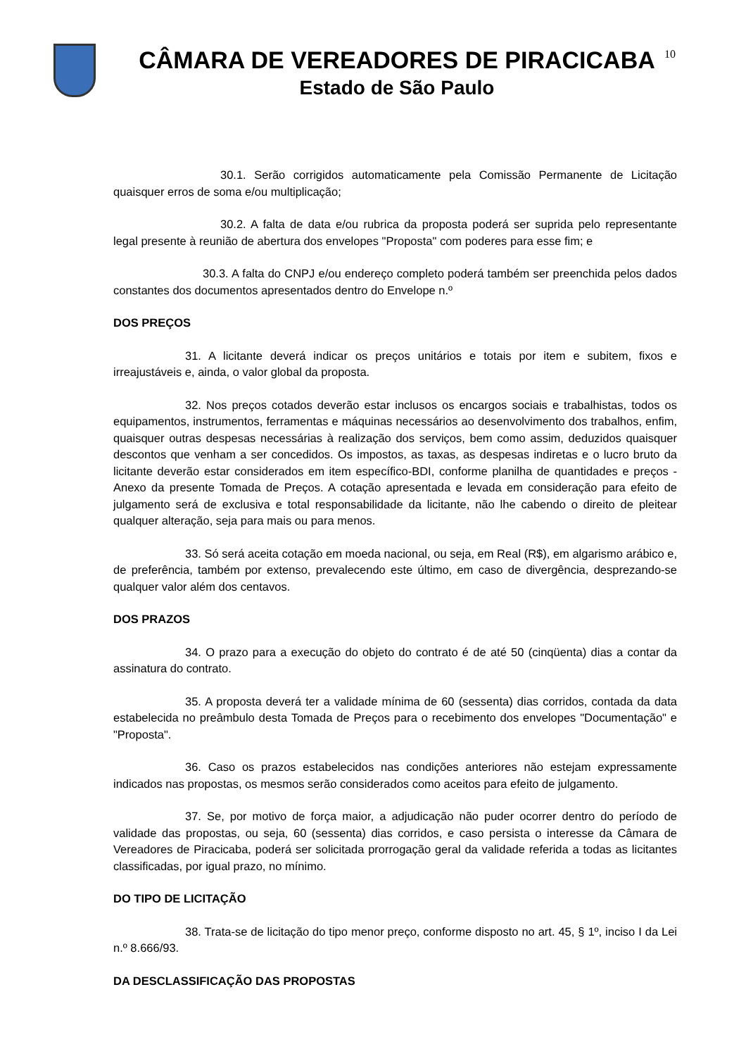CÂMARA DE VEREADORES DE PIRACICABA
Estado de São Paulo
10
30.1. Serão corrigidos automaticamente pela Comissão Permanente de Licitação quaisquer erros de soma e/ou multiplicação;
30.2. A falta de data e/ou rubrica da proposta poderá ser suprida pelo representante legal presente à reunião de abertura dos envelopes "Proposta" com poderes para esse fim; e
30.3. A falta do CNPJ e/ou endereço completo poderá também ser preenchida pelos dados constantes dos documentos apresentados dentro do Envelope n.º
DOS PREÇOS
31. A licitante deverá indicar os preços unitários e totais por item e subitem, fixos e irreajustáveis e, ainda, o valor global da proposta.
32. Nos preços cotados deverão estar inclusos os encargos sociais e trabalhistas, todos os equipamentos, instrumentos, ferramentas e máquinas necessários ao desenvolvimento dos trabalhos, enfim, quaisquer outras despesas necessárias à realização dos serviços, bem como assim, deduzidos quaisquer descontos que venham a ser concedidos. Os impostos, as taxas, as despesas indiretas e o lucro bruto da licitante deverão estar considerados em item específico-BDI, conforme planilha de quantidades e preços - Anexo da presente Tomada de Preços. A cotação apresentada e levada em consideração para efeito de julgamento será de exclusiva e total responsabilidade da licitante, não lhe cabendo o direito de pleitear qualquer alteração, seja para mais ou para menos.
33. Só será aceita cotação em moeda nacional, ou seja, em Real (R$), em algarismo arábico e, de preferência, também por extenso, prevalecendo este último, em caso de divergência, desprezando-se qualquer valor além dos centavos.
DOS PRAZOS
34. O prazo para a execução do objeto do contrato é de até 50 (cinqüenta) dias a contar da assinatura do contrato.
35. A proposta deverá ter a validade mínima de 60 (sessenta) dias corridos, contada da data estabelecida no preâmbulo desta Tomada de Preços para o recebimento dos envelopes "Documentação" e "Proposta".
36. Caso os prazos estabelecidos nas condições anteriores não estejam expressamente indicados nas propostas, os mesmos serão considerados como aceitos para efeito de julgamento.
37. Se, por motivo de força maior, a adjudicação não puder ocorrer dentro do período de validade das propostas, ou seja, 60 (sessenta) dias corridos, e caso persista o interesse da Câmara de Vereadores de Piracicaba, poderá ser solicitada prorrogação geral da validade referida a todas as licitantes classificadas, por igual prazo, no mínimo.
DO TIPO DE LICITAÇÃO
38. Trata-se de licitação do tipo menor preço, conforme disposto no art. 45, § 1º, inciso I da Lei n.º 8.666/93.
DA DESCLASSIFICAÇÃO DAS PROPOSTAS